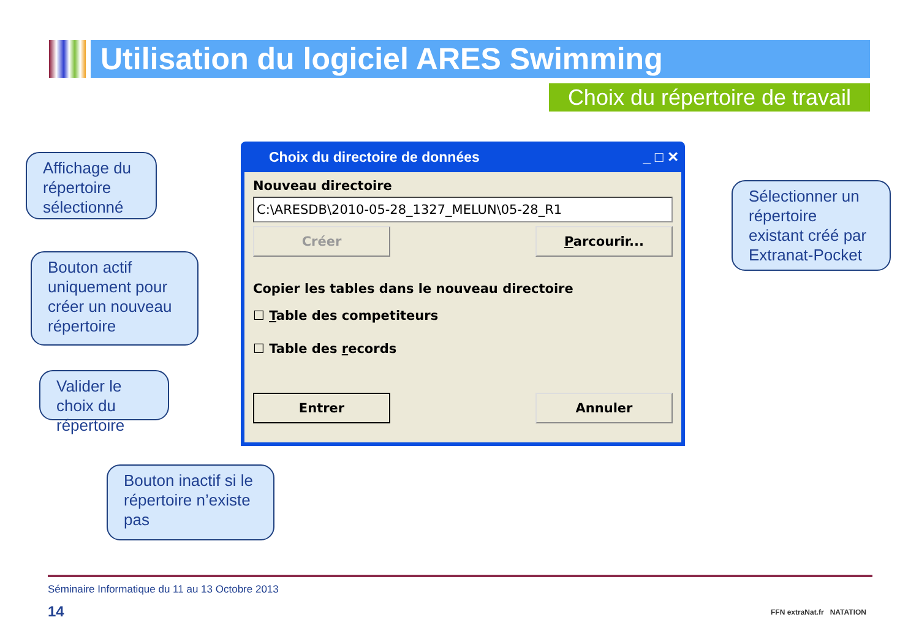Utilisation du logiciel ARES Swimming
Choix du répertoire de travail
Affichage du répertoire sélectionné
Bouton actif uniquement pour créer un nouveau répertoire
Valider le choix du répertoire
Bouton inactif si le répertoire n’existe pas
Sélectionner un répertoire existant créé par Extranat-Pocket
Choix du directoire de données _ □ ✕
Nouveau directoire
C:\ARESDB\2010-05-28_1327_MELUN\05-28_R1
Créer Parcourir...
Copier les tables dans le nouveau directoire
☐ Table des competiteurs
☐ Table des records
Entrer Annuler
Séminaire Informatique du 11 au 13 Octobre 2013
14
FFN extraNat.fr NATATION